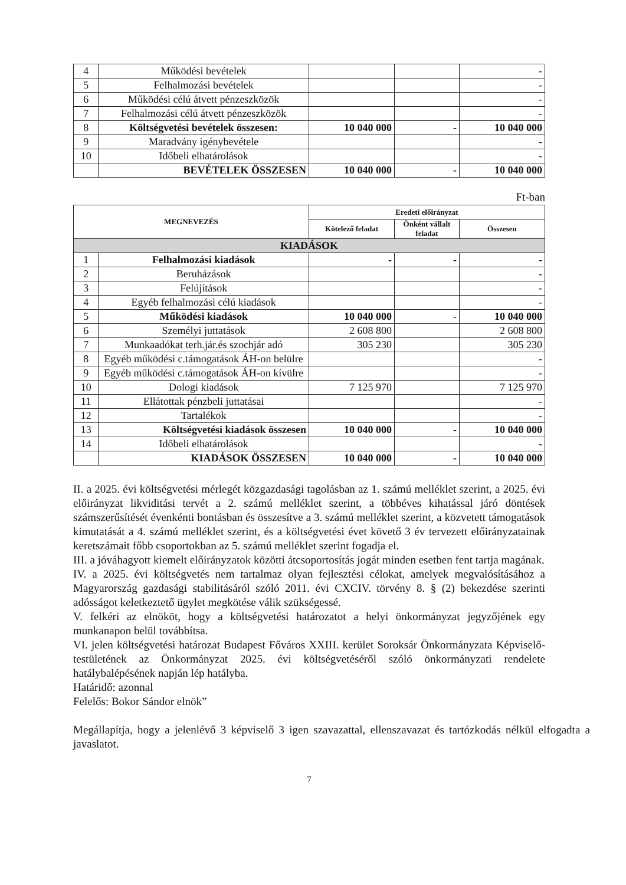| 4 | Működési bevételek | | | - |
| 5 | Felhalmozási bevételek | | | - |
| 6 | Működési célú átvett pénzeszközök | | | - |
| 7 | Felhalmozási célú átvett pénzeszközök | | | - |
| 8 | Költségvetési bevételek összesen: | 10 040 000 | - | 10 040 000 |
| 9 | Maradvány igénybevétele | | | - |
| 10 | Időbeli elhatárolások | | | - |
| | BEVÉTELEK ÖSSZESEN | 10 040 000 | - | 10 040 000 |
Ft-ban
| MEGNEVEZÉS | | Eredeti előirányzat | | |
| --- | --- | --- | --- | --- |
| | | Kötelező feladat | Önként vállalt feladat | Összesen |
| KIADÁSOK | | | | |
| 1 | Felhalmozási kiadások | - | - | - |
| 2 | Beruházások | | | - |
| 3 | Felújítások | | | - |
| 4 | Egyéb felhalmozási célú kiadások | | | - |
| 5 | Működési kiadások | 10 040 000 | - | 10 040 000 |
| 6 | Személyi juttatások | 2 608 800 | | 2 608 800 |
| 7 | Munkaadókat terh.jár.és szochjár adó | 305 230 | | 305 230 |
| 8 | Egyéb működési c.támogatások ÁH-on belülre | | | - |
| 9 | Egyéb működési c.támogatások ÁH-on kívülre | | | - |
| 10 | Dologi kiadások | 7 125 970 | | 7 125 970 |
| 11 | Ellátottak pénzbeli juttatásai | | | - |
| 12 | Tartalékok | | | - |
| 13 | Költségvetési kiadások összesen | 10 040 000 | - | 10 040 000 |
| 14 | Időbeli elhatárolások | | | - |
| | KIADÁSOK ÖSSZESEN | 10 040 000 | - | 10 040 000 |
II. a 2025. évi költségvetési mérlegét közgazdasági tagolásban az 1. számú melléklet szerint, a 2025. évi előirányzat likviditási tervét a 2. számú melléklet szerint, a többéves kihatással járó döntések számszerűsítését évenkénti bontásban és összesítve a 3. számú melléklet szerint, a közvetett támogatások kimutatását a 4. számú melléklet szerint, és a költségvetési évet követő 3 év tervezett előirányzatainak keretszámait főbb csoportokban az 5. számú melléklet szerint fogadja el.
III. a jóváhagyott kiemelt előirányzatok közötti átcsoportosítás jogát minden esetben fent tartja magának.
IV. a 2025. évi költségvetés nem tartalmaz olyan fejlesztési célokat, amelyek megvalósításához a Magyarország gazdasági stabilitásáról szóló 2011. évi CXCIV. törvény 8. § (2) bekezdése szerinti adósságot keletkeztető ügylet megkötése válik szükségessé.
V. felkéri az elnököt, hogy a költségvetési határozatot a helyi önkormányzat jegyzőjének egy munkanapon belül továbbítsa.
VI. jelen költségvetési határozat Budapest Főváros XXIII. kerület Soroksár Önkormányzata Képviselő-testületének az Önkormányzat 2025. évi költségvetéséről szóló önkormányzati rendelete hatálybalépésének napján lép hatályba.
Határidő: azonnal
Felelős: Bokor Sándor elnök”
Megállapítja, hogy a jelenlévő 3 képviselő 3 igen szavazattal, ellenszavazat és tartózkodás nélkül elfogadta a javaslatot.
7